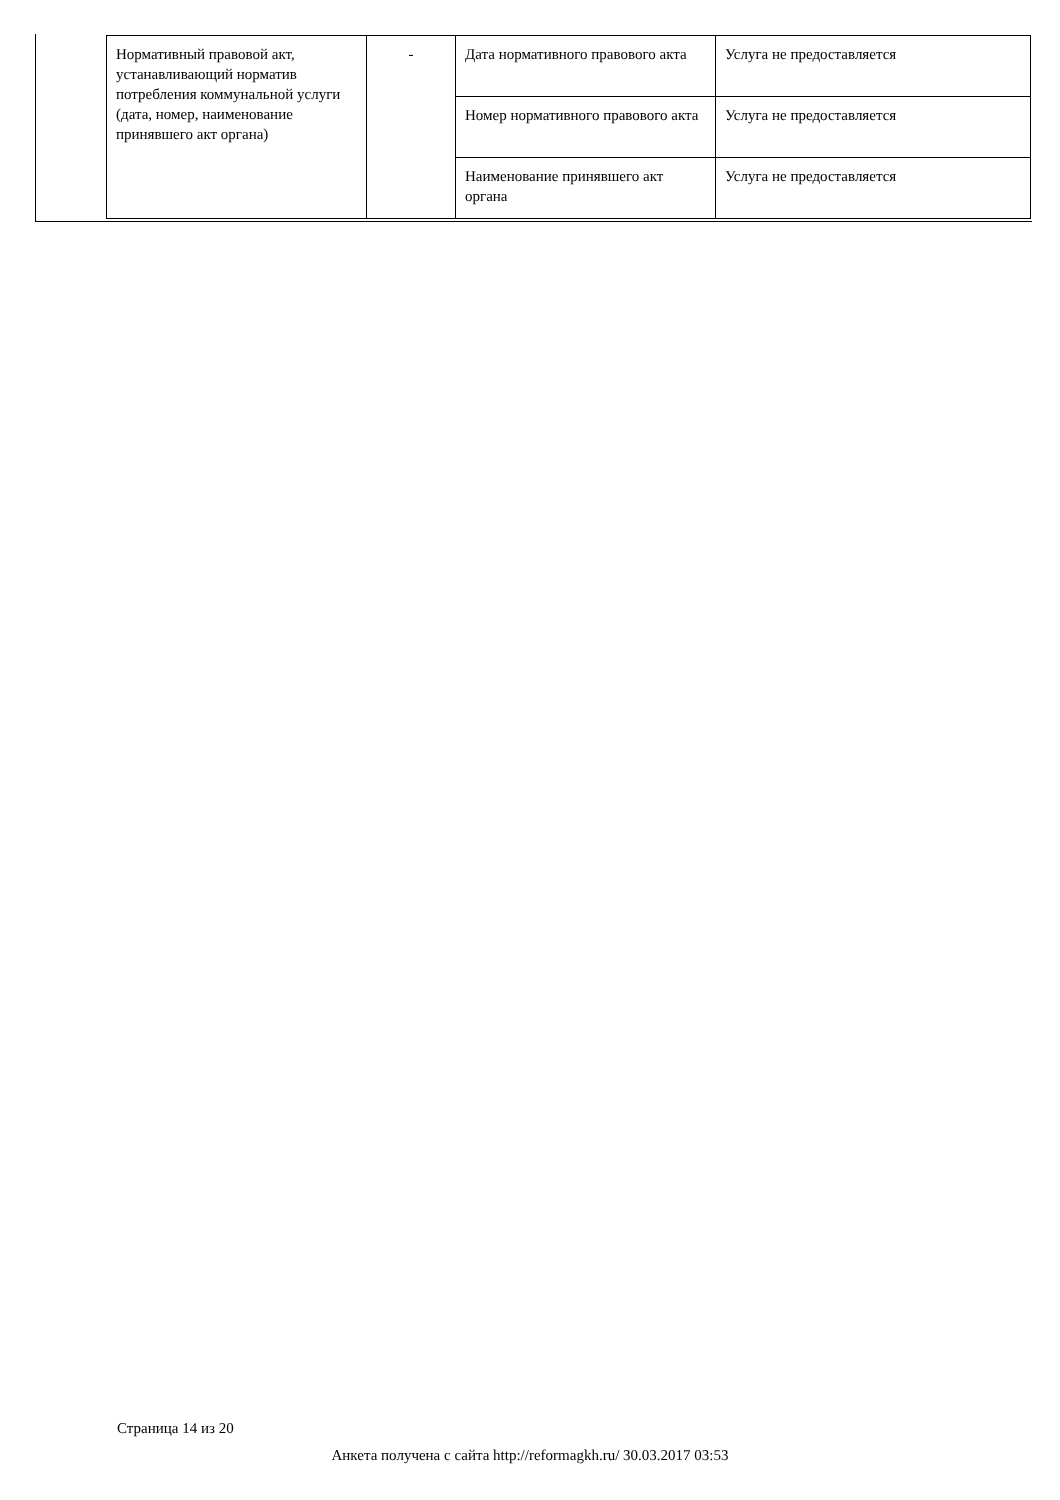| Нормативный правовой акт, устанавливающий норматив потребления коммунальной услуги (дата, номер, наименование принявшего акт органа) | - | Дата нормативного правового акта | Услуга не предоставляется |
| | | Номер нормативного правового акта | Услуга не предоставляется |
| | | Наименование принявшего акт органа | Услуга не предоставляется |
Страница 14 из 20
Анкета получена с сайта http://reformagkh.ru/ 30.03.2017 03:53